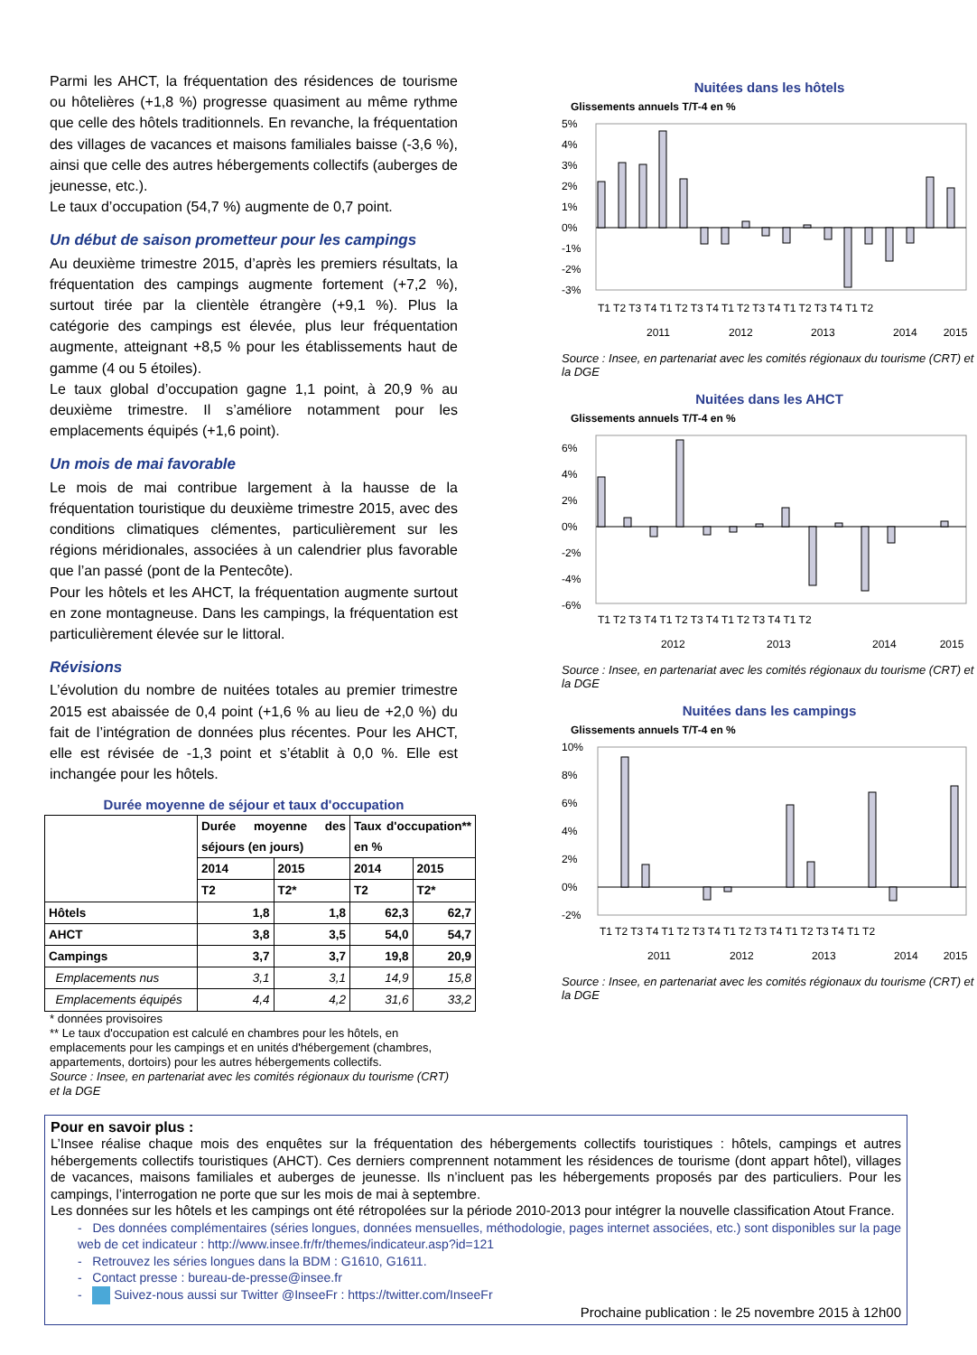Parmi les AHCT, la fréquentation des résidences de tourisme ou hôtelières (+1,8 %) progresse quasiment au même rythme que celle des hôtels traditionnels. En revanche, la fréquentation des villages de vacances et maisons familiales baisse (-3,6 %), ainsi que celle des autres hébergements collectifs (auberges de jeunesse, etc.).
Le taux d’occupation (54,7 %) augmente de 0,7 point.
Un début de saison prometteur pour les campings
Au deuxième trimestre 2015, d’après les premiers résultats, la fréquentation des campings augmente fortement (+7,2 %), surtout tirée par la clientèle étrangère (+9,1 %). Plus la catégorie des campings est élevée, plus leur fréquentation augmente, atteignant +8,5 % pour les établissements haut de gamme (4 ou 5 étoiles).
Le taux global d’occupation gagne 1,1 point, à 20,9 % au deuxième trimestre. Il s’améliore notamment pour les emplacements équipés (+1,6 point).
Un mois de mai favorable
Le mois de mai contribue largement à la hausse de la fréquentation touristique du deuxième trimestre 2015, avec des conditions climatiques clémentes, particulièrement sur les régions méridionales, associées à un calendrier plus favorable que l’an passé (pont de la Pentecôte).
Pour les hôtels et les AHCT, la fréquentation augmente surtout en zone montagneuse. Dans les campings, la fréquentation est particulièrement élevée sur le littoral.
Révisions
L’évolution du nombre de nuitées totales au premier trimestre 2015 est abaissée de 0,4 point (+1,6 % au lieu de +2,0 %) du fait de l’intégration de données plus récentes. Pour les AHCT, elle est révisée de -1,3 point et s’établit à 0,0 %. Elle est inchangée pour les hôtels.
Durée moyenne de séjour et taux d'occupation
| | Durée moyenne des séjours (en jours) | | Taux d'occupation** en % | |
| --- | --- | --- | --- | --- |
| | 2014 | 2015 | 2014 | 2015 |
| | T2 | T2* | T2 | T2* |
| Hôtels | 1,8 | 1,8 | 62,3 | 62,7 |
| AHCT | 3,8 | 3,5 | 54,0 | 54,7 |
| Campings | 3,7 | 3,7 | 19,8 | 20,9 |
| Emplacements nus | 3,1 | 3,1 | 14,9 | 15,8 |
| Emplacements équipés | 4,4 | 4,2 | 31,6 | 33,2 |
* données provisoires
** Le taux d'occupation est calculé en chambres pour les hôtels, en emplacements pour les campings et en unités d'hébergement (chambres, appartements, dortoirs) pour les autres hébergements collectifs.
Source : Insee, en partenariat avec les comités régionaux du tourisme (CRT) et la DGE
Nuitées dans les hôtels
Glissements annuels T/T-4 en %
5%
4%
3%
2%
1%
0%
-1%
-2%
-3%
T1 T2 T3 T4 T1 T2 T3 T4 T1 T2 T3 T4 T1 T2 T3 T4 T1 T2
2011
2012
2013
2014
2015
Source : Insee, en partenariat avec les comités régionaux du tourisme (CRT) et la DGE
Nuitées dans les AHCT
Glissements annuels T/T-4 en %
6%
4%
2%
0%
-2%
-4%
-6%
T1 T2 T3 T4 T1 T2 T3 T4 T1 T2 T3 T4 T1 T2
2012
2013
2014
2015
Source : Insee, en partenariat avec les comités régionaux du tourisme (CRT) et la DGE
Nuitées dans les campings
Glissements annuels T/T-4 en %
10%
8%
6%
4%
2%
0%
-2%
T1 T2 T3 T4 T1 T2 T3 T4 T1 T2 T3 T4 T1 T2 T3 T4 T1 T2
2011
2012
2013
2014
2015
Source : Insee, en partenariat avec les comités régionaux du tourisme (CRT) et la DGE
Pour en savoir plus :
L’Insee réalise chaque mois des enquêtes sur la fréquentation des hébergements collectifs touristiques : hôtels, campings et autres hébergements collectifs touristiques (AHCT). Ces derniers comprennent notamment les résidences de tourisme (dont appart hôtel), villages de vacances, maisons familiales et auberges de jeunesse. Ils n’incluent pas les hébergements proposés par des particuliers. Pour les campings, l’interrogation ne porte que sur les mois de mai à septembre.
Les données sur les hôtels et les campings ont été rétropolées sur la période 2010-2013 pour intégrer la nouvelle classification Atout France.
- Des données complémentaires (séries longues, données mensuelles, méthodologie, pages internet associées, etc.) sont disponibles sur la page web de cet indicateur : http://www.insee.fr/fr/themes/indicateur.asp?id=121
- Retrouvez les séries longues dans la BDM : G1610, G1611.
- Contact presse : bureau-de-presse@insee.fr
- Suivez-nous aussi sur Twitter @InseeFr : https://twitter.com/InseeFr
Prochaine publication : le 25 novembre 2015 à 12h00